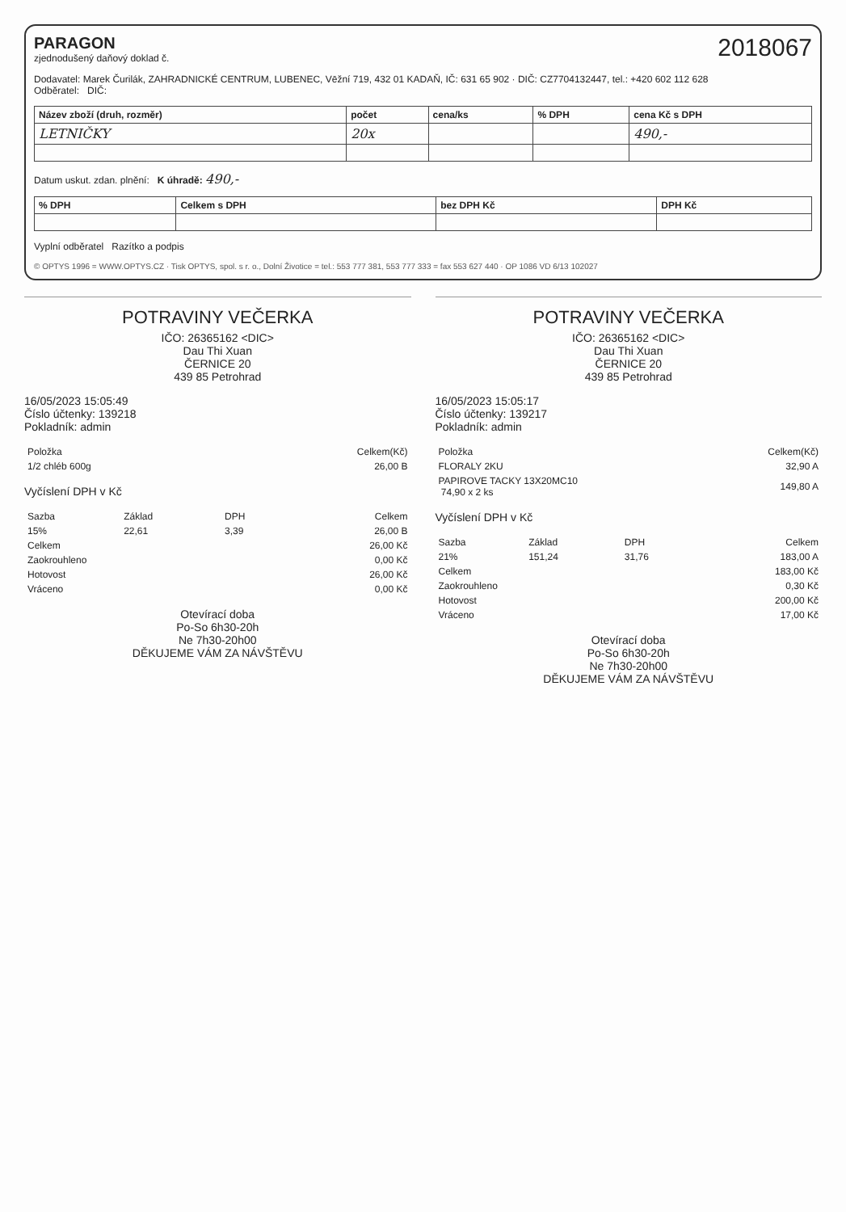2018067
PARAGON
zjednodušený daňový doklad č.
Dodavatel: Marek Čurilák, ZAHRADNICKÉ CENTRUM, LUBENEC, Vēžní 719, 432 01 KADAŇ, IČ: 631 65 902 · DIČ: CZ7704132447, tel.: +420 602 112 628
Odběratel: DIČ:
| Název zboží (druh, rozměr) | počet | cena/ks | % DPH | cena Kč s DPH |
| --- | --- | --- | --- | --- |
| LETNIČKY | 20x | | | 490,- |
Datum uskut. zdan. plnění: K úhradě: 490,-
| % DPH | Celkem s DPH | bez DPH Kč | DPH Kč |
| --- | --- | --- | --- |
Vyplní odběratel Razítko a podpis
© OPTYS 1996 = WWW.OPTYS.CZ · Tisk OPTYS, spol. s r. o., Dolní Životice = tel.: 553 777 381, 553 777 333 = fax 553 627 440 · OP 1086 VD 6/13 102027
POTRAVINY VEČERKA
IČO: 26365162 <DIC>
Dau Thi Xuan
ČERNICE 20
439 85 Petrohrad
16/05/2023 15:05:49
Číslo účtenky: 139218
Pokladník: admin
| Položka | Celkem(Kč) |
| --- | --- |
| 1/2 chléb 600g | 26,00 B |
Vyčíslení DPH v Kč
| Sazba | Základ | DPH | Celkem |
| --- | --- | --- | --- |
| 15% | 22,61 | 3,39 | 26,00 B |
| Celkem | 26,00 Kč |
| Zaokrouhleno | 0,00 Kč |
| Hotovost | 26,00 Kč |
| Vráceno | 0,00 Kč |
Otevírací doba
Po-So 6h30-20h
Ne 7h30-20h00
DĚKUJEME VÁM ZA NÁVŠTĚVU
POTRAVINY VEČERKA
IČO: 26365162 <DIC>
Dau Thi Xuan
ČERNICE 20
439 85 Petrohrad
16/05/2023 15:05:17
Číslo účtenky: 139217
Pokladník: admin
| Položka | Celkem(Kč) |
| --- | --- |
| FLORALY 2KU | 32,90 A |
| PAPIROVE TACKY 13X20MC10 74,90 x 2 ks | 149,80 A |
Vyčíslení DPH v Kč
| Sazba | Základ | DPH | Celkem |
| --- | --- | --- | --- |
| 21% | 151,24 | 31,76 | 183,00 A |
| Celkem | 183,00 Kč |
| Zaokrouhleno | 0,30 Kč |
| Hotovost | 200,00 Kč |
| Vráceno | 17,00 Kč |
Otevírací doba
Po-So 6h30-20h
Ne 7h30-20h00
DĚKUJEME VÁM ZA NÁVŠTĚVU